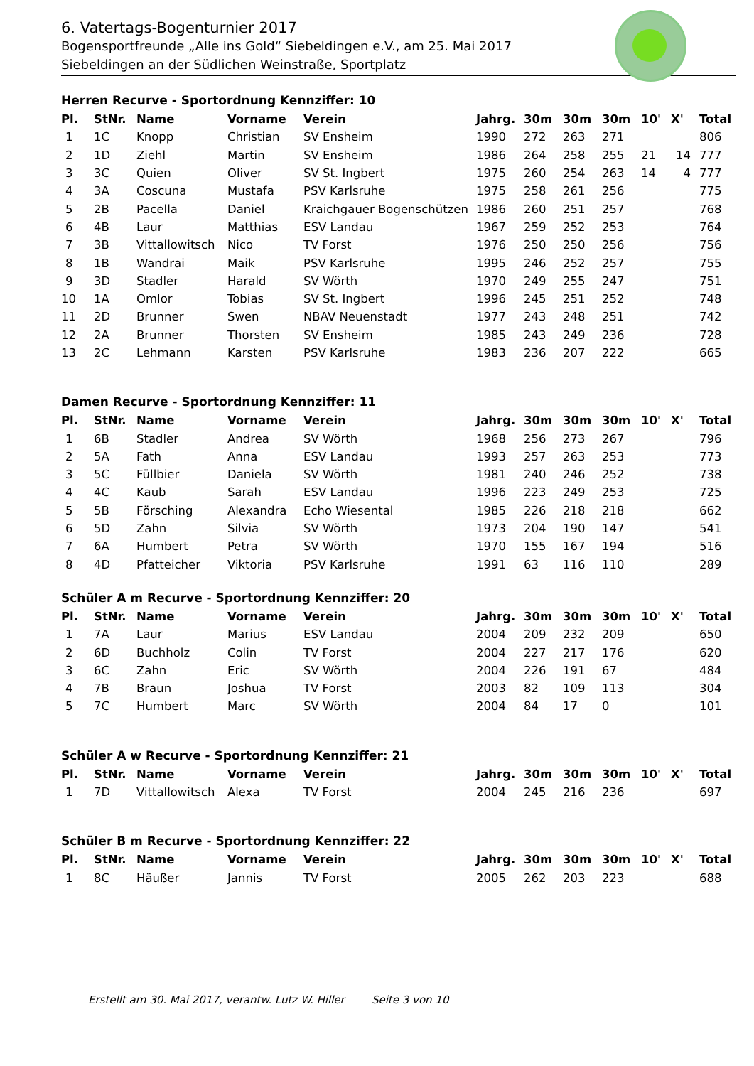6. Vatertags-Bogenturnier 2017
Bogensportfreunde „Alle ins Gold“ Siebeldingen e.V., am 25. Mai 2017
Siebeldingen an der Südlichen Weinstraße, Sportplatz
Herren Recurve - Sportordnung Kennziffer: 10
| Pl. | StNr. | Name | Vorname | Verein | Jahrg. | 30m | 30m | 30m | 10' | X' | Total |
| --- | --- | --- | --- | --- | --- | --- | --- | --- | --- | --- | --- |
| 1 | 1C | Knopp | Christian | SV Ensheim | 1990 | 272 | 263 | 271 | | | 806 |
| 2 | 1D | Ziehl | Martin | SV Ensheim | 1986 | 264 | 258 | 255 | 21 | 14 | 777 |
| 3 | 3C | Quien | Oliver | SV St. Ingbert | 1975 | 260 | 254 | 263 | 14 | 4 | 777 |
| 4 | 3A | Coscuna | Mustafa | PSV Karlsruhe | 1975 | 258 | 261 | 256 | | | 775 |
| 5 | 2B | Pacella | Daniel | Kraichgauer Bogenschützen | 1986 | 260 | 251 | 257 | | | 768 |
| 6 | 4B | Laur | Matthias | ESV Landau | 1967 | 259 | 252 | 253 | | | 764 |
| 7 | 3B | Vittallowitsch | Nico | TV Forst | 1976 | 250 | 250 | 256 | | | 756 |
| 8 | 1B | Wandrai | Maik | PSV Karlsruhe | 1995 | 246 | 252 | 257 | | | 755 |
| 9 | 3D | Stadler | Harald | SV Wörth | 1970 | 249 | 255 | 247 | | | 751 |
| 10 | 1A | Omlor | Tobias | SV St. Ingbert | 1996 | 245 | 251 | 252 | | | 748 |
| 11 | 2D | Brunner | Swen | NBAV Neuenstadt | 1977 | 243 | 248 | 251 | | | 742 |
| 12 | 2A | Brunner | Thorsten | SV Ensheim | 1985 | 243 | 249 | 236 | | | 728 |
| 13 | 2C | Lehmann | Karsten | PSV Karlsruhe | 1983 | 236 | 207 | 222 | | | 665 |
Damen Recurve - Sportordnung Kennziffer: 11
| Pl. | StNr. | Name | Vorname | Verein | Jahrg. | 30m | 30m | 30m | 10' | X' | Total |
| --- | --- | --- | --- | --- | --- | --- | --- | --- | --- | --- | --- |
| 1 | 6B | Stadler | Andrea | SV Wörth | 1968 | 256 | 273 | 267 | | | 796 |
| 2 | 5A | Fath | Anna | ESV Landau | 1993 | 257 | 263 | 253 | | | 773 |
| 3 | 5C | Füllbier | Daniela | SV Wörth | 1981 | 240 | 246 | 252 | | | 738 |
| 4 | 4C | Kaub | Sarah | ESV Landau | 1996 | 223 | 249 | 253 | | | 725 |
| 5 | 5B | Försching | Alexandra | Echo Wiesental | 1985 | 226 | 218 | 218 | | | 662 |
| 6 | 5D | Zahn | Silvia | SV Wörth | 1973 | 204 | 190 | 147 | | | 541 |
| 7 | 6A | Humbert | Petra | SV Wörth | 1970 | 155 | 167 | 194 | | | 516 |
| 8 | 4D | Pfatteicher | Viktoria | PSV Karlsruhe | 1991 | 63 | 116 | 110 | | | 289 |
Schüler A m Recurve - Sportordnung Kennziffer: 20
| Pl. | StNr. | Name | Vorname | Verein | Jahrg. | 30m | 30m | 30m | 10' | X' | Total |
| --- | --- | --- | --- | --- | --- | --- | --- | --- | --- | --- | --- |
| 1 | 7A | Laur | Marius | ESV Landau | 2004 | 209 | 232 | 209 | | | 650 |
| 2 | 6D | Buchholz | Colin | TV Forst | 2004 | 227 | 217 | 176 | | | 620 |
| 3 | 6C | Zahn | Eric | SV Wörth | 2004 | 226 | 191 | 67 | | | 484 |
| 4 | 7B | Braun | Joshua | TV Forst | 2003 | 82 | 109 | 113 | | | 304 |
| 5 | 7C | Humbert | Marc | SV Wörth | 2004 | 84 | 17 | 0 | | | 101 |
Schüler A w Recurve - Sportordnung Kennziffer: 21
| Pl. | StNr. | Name | Vorname | Verein | Jahrg. | 30m | 30m | 30m | 10' | X' | Total |
| --- | --- | --- | --- | --- | --- | --- | --- | --- | --- | --- | --- |
| 1 | 7D | Vittallowitsch | Alexa | TV Forst | 2004 | 245 | 216 | 236 | | | 697 |
Schüler B m Recurve - Sportordnung Kennziffer: 22
| Pl. | StNr. | Name | Vorname | Verein | Jahrg. | 30m | 30m | 30m | 10' | X' | Total |
| --- | --- | --- | --- | --- | --- | --- | --- | --- | --- | --- | --- |
| 1 | 8C | Häußer | Jannis | TV Forst | 2005 | 262 | 203 | 223 | | | 688 |
Erstellt am 30. Mai 2017, verantw. Lutz W. Hiller Seite 3 von 10